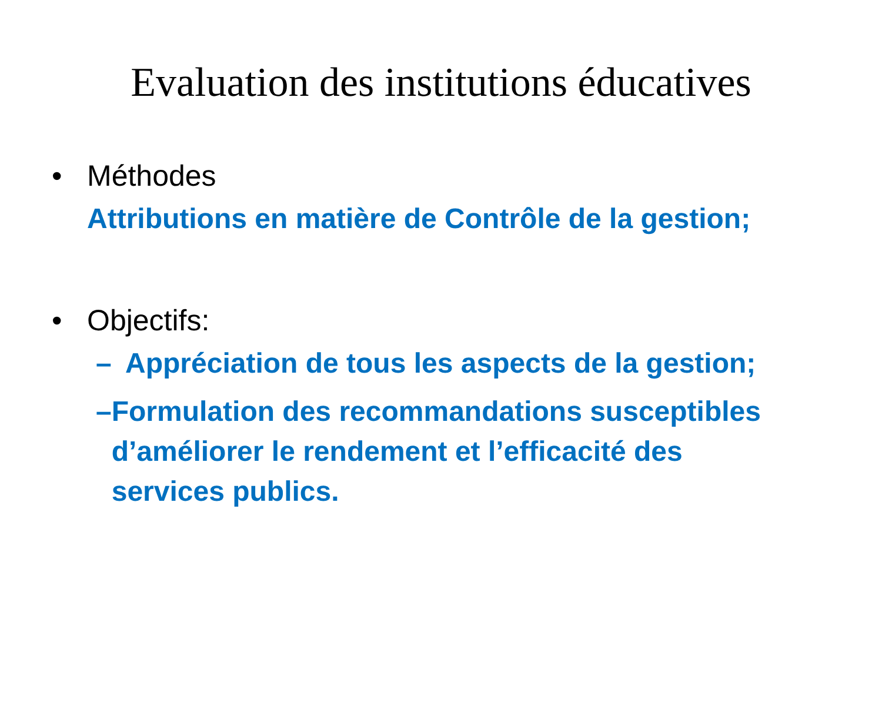Evaluation des institutions éducatives
• Méthodes
Attributions en matière de Contrôle de la gestion;
• Objectifs:
– Appréciation de tous les aspects de la gestion;
– Formulation des recommandations susceptibles d’améliorer le rendement et l’efficacité des services publics.